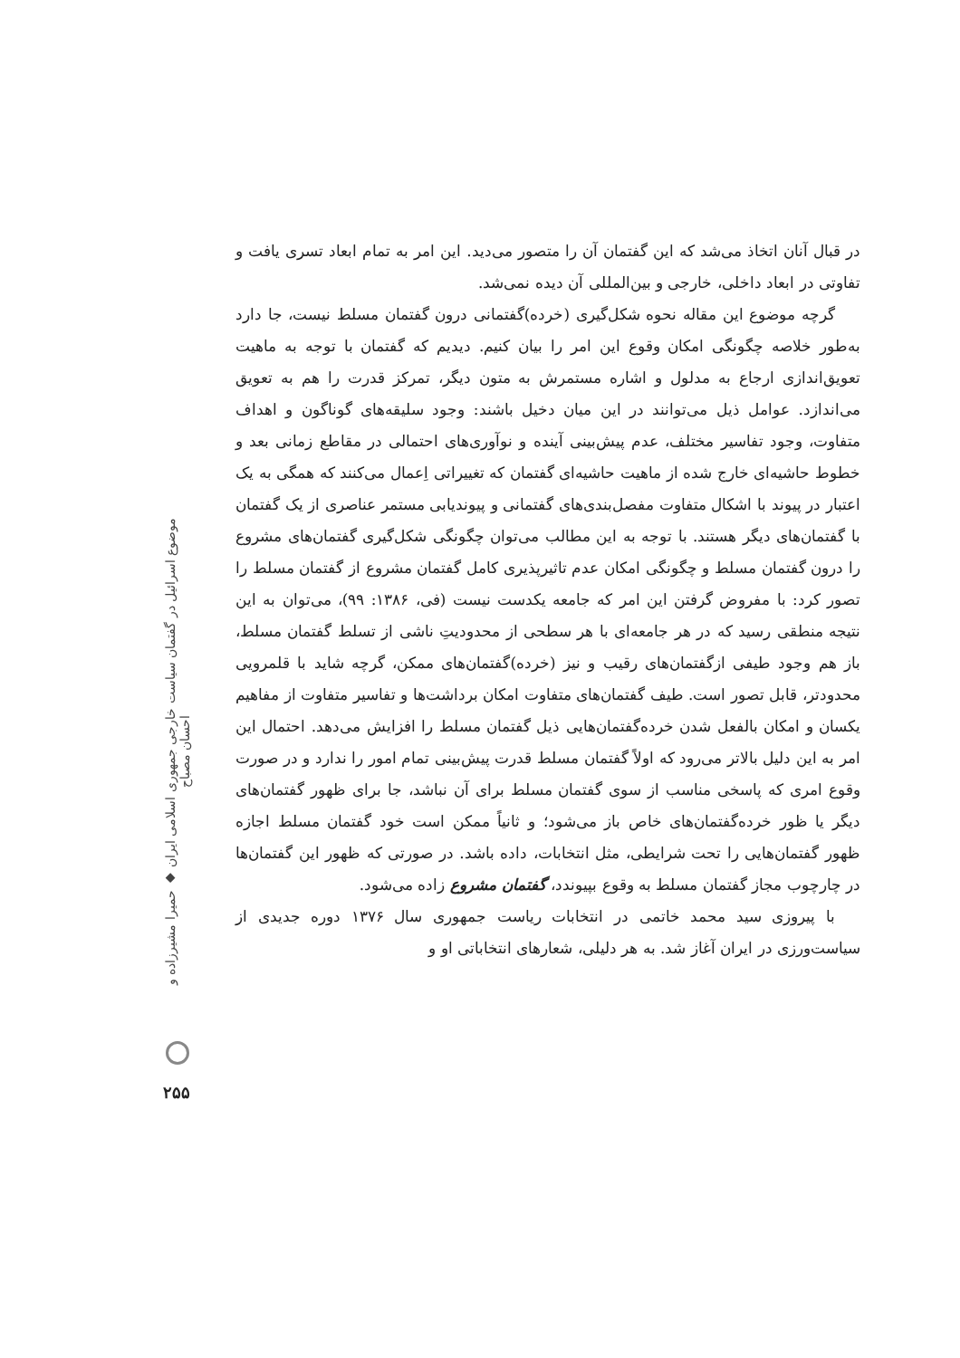در قبال آنان اتخاذ می‌شد که این گفتمان آن را متصور می‌دید. این امر به تمام ابعاد تسری یافت و تفاوتی در ابعاد داخلی، خارجی و بین‌المللی آن دیده نمی‌شد.
گرچه موضوع این مقاله نحوه شکل‌گیری (خرده)گفتمانی درون گفتمان مسلط نیست، جا دارد به‌طور خلاصه چگونگی امکان وقوع این امر را بیان کنیم. دیدیم که گفتمان با توجه به ماهیت تعویق‌اندازی ارجاع به مدلول و اشاره مستمرش به متون دیگر، تمرکز قدرت را هم به تعویق می‌اندازد. عوامل ذیل می‌توانند در این میان دخیل باشند: وجود سلیقه‌های گوناگون و اهداف متفاوت، وجود تفاسیر مختلف، عدم پیش‌بینی آینده و نوآوری‌های احتمالی در مقاطع زمانی بعد و خطوط حاشیه‌ای خارج شده از ماهیت حاشیه‌ای گفتمان که تغییراتی اِعمال می‌کنند که همگی به یک اعتبار در پیوند با اشکال متفاوت مفصل‌بندی‌های گفتمانی و پیوندیابی مستمر عناصری از یک گفتمان با گفتمان‌های دیگر هستند. با توجه به این مطالب می‌توان چگونگی شکل‌گیری گفتمان‌های مشروع را درون گفتمان مسلط و چگونگی امکان عدم تاثیرپذیری کامل گفتمان مشروع از گفتمان مسلط را تصور کرد: با مفروض گرفتن این امر که جامعه یکدست نیست (فی، ۱۳۸۶: ۹۹)، می‌توان به این نتیجه منطقی رسید که در هر جامعه‌ای با هر سطحی از محدودیتِ ناشی از تسلط گفتمان مسلط، باز هم وجود طیفی ازگفتمان‌های رقیب و نیز (خرده)گفتمان‌های ممکن، گرچه شاید با قلمرویی محدودتر، قابل تصور است. طیف گفتمان‌های متفاوت امکان برداشت‌ها و تفاسیر متفاوت از مفاهیم یکسان و امکان بالفعل شدن خرده‌گفتمان‌هایی ذیل گفتمان مسلط را افزایش می‌دهد. احتمال این امر به این دلیل بالاتر می‌رود که اولاً گفتمان مسلط قدرت پیش‌بینی تمام امور را ندارد و در صورت وقوع امری که پاسخی مناسب از سوی گفتمان مسلط برای آن نباشد، جا برای ظهور گفتمان‌های دیگر یا ظور خرده‌گفتمان‌های خاص باز می‌شود؛ و ثانیاً ممکن است خود گفتمان مسلط اجازه ظهور گفتمان‌هایی را تحت شرایطی، مثل انتخابات، داده باشد. در صورتی که ظهور این گفتمان‌ها در چارچوب مجاز گفتمان مسلط به وقوع بپیوندد، گفتمان مشروع زاده می‌شود.
با پیروزی سید محمد خاتمی در انتخابات ریاست جمهوری سال ۱۳۷۶ دوره جدیدی از سیاست‌ورزی در ایران آغاز شد. به هر دلیلی، شعارهای انتخاباتی او و
موضوع اسرائیل در گفتمان سیاست خارجی جمهوری اسلامی ایران ◆ حمیرا مشیرزاده و احسان مصباح
۲۵۵